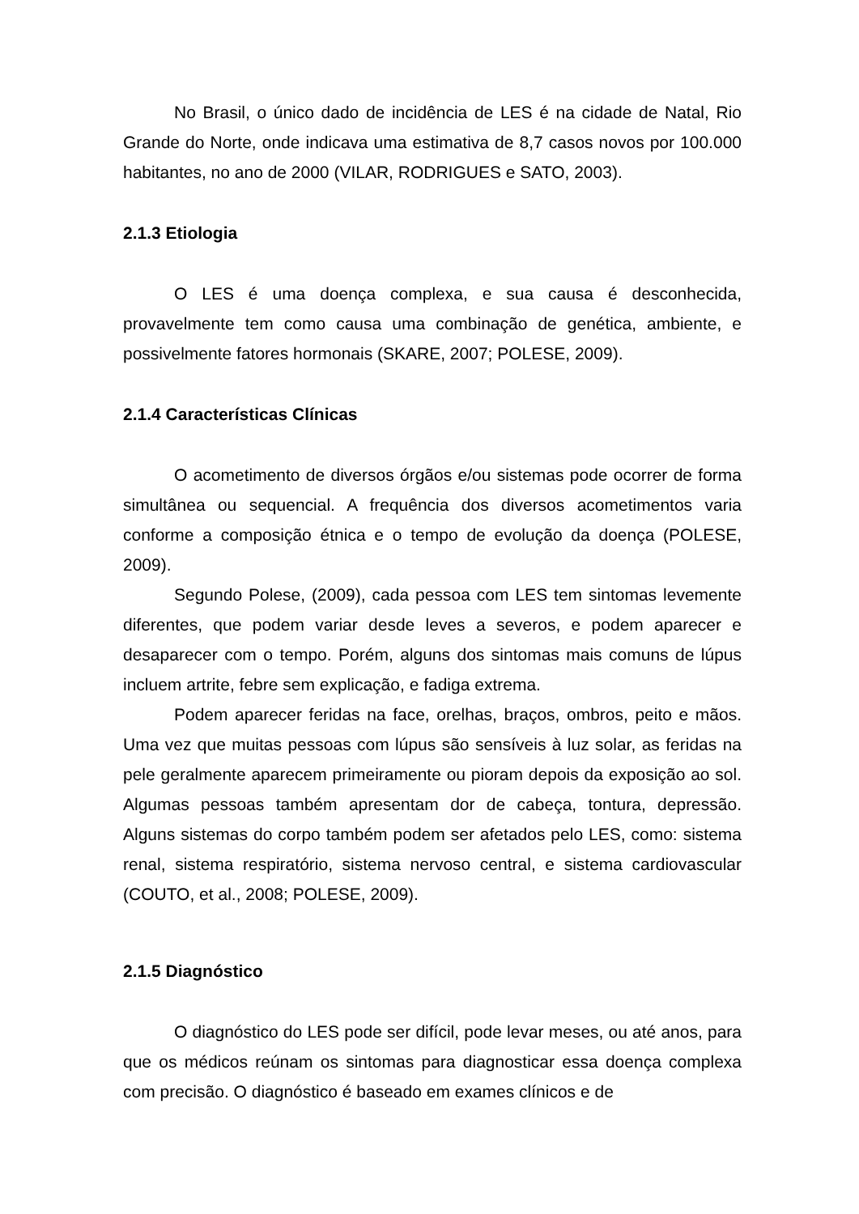No Brasil, o único dado de incidência de LES é na cidade de Natal, Rio Grande do Norte, onde indicava uma estimativa de 8,7 casos novos por 100.000 habitantes, no ano de 2000 (VILAR, RODRIGUES e SATO, 2003).
2.1.3 Etiologia
O LES é uma doença complexa, e sua causa é desconhecida, provavelmente tem como causa uma combinação de genética, ambiente, e possivelmente fatores hormonais (SKARE, 2007; POLESE, 2009).
2.1.4 Características Clínicas
O acometimento de diversos órgãos e/ou sistemas pode ocorrer de forma simultânea ou sequencial. A frequência dos diversos acometimentos varia conforme a composição étnica e o tempo de evolução da doença (POLESE, 2009).
Segundo Polese, (2009), cada pessoa com LES tem sintomas levemente diferentes, que podem variar desde leves a severos, e podem aparecer e desaparecer com o tempo. Porém, alguns dos sintomas mais comuns de lúpus incluem artrite, febre sem explicação, e fadiga extrema.
Podem aparecer feridas na face, orelhas, braços, ombros, peito e mãos. Uma vez que muitas pessoas com lúpus são sensíveis à luz solar, as feridas na pele geralmente aparecem primeiramente ou pioram depois da exposição ao sol. Algumas pessoas também apresentam dor de cabeça, tontura, depressão. Alguns sistemas do corpo também podem ser afetados pelo LES, como: sistema renal, sistema respiratório, sistema nervoso central, e sistema cardiovascular (COUTO, et al., 2008; POLESE, 2009).
2.1.5 Diagnóstico
O diagnóstico do LES pode ser difícil, pode levar meses, ou até anos, para que os médicos reúnam os sintomas para diagnosticar essa doença complexa com precisão. O diagnóstico é baseado em exames clínicos e de